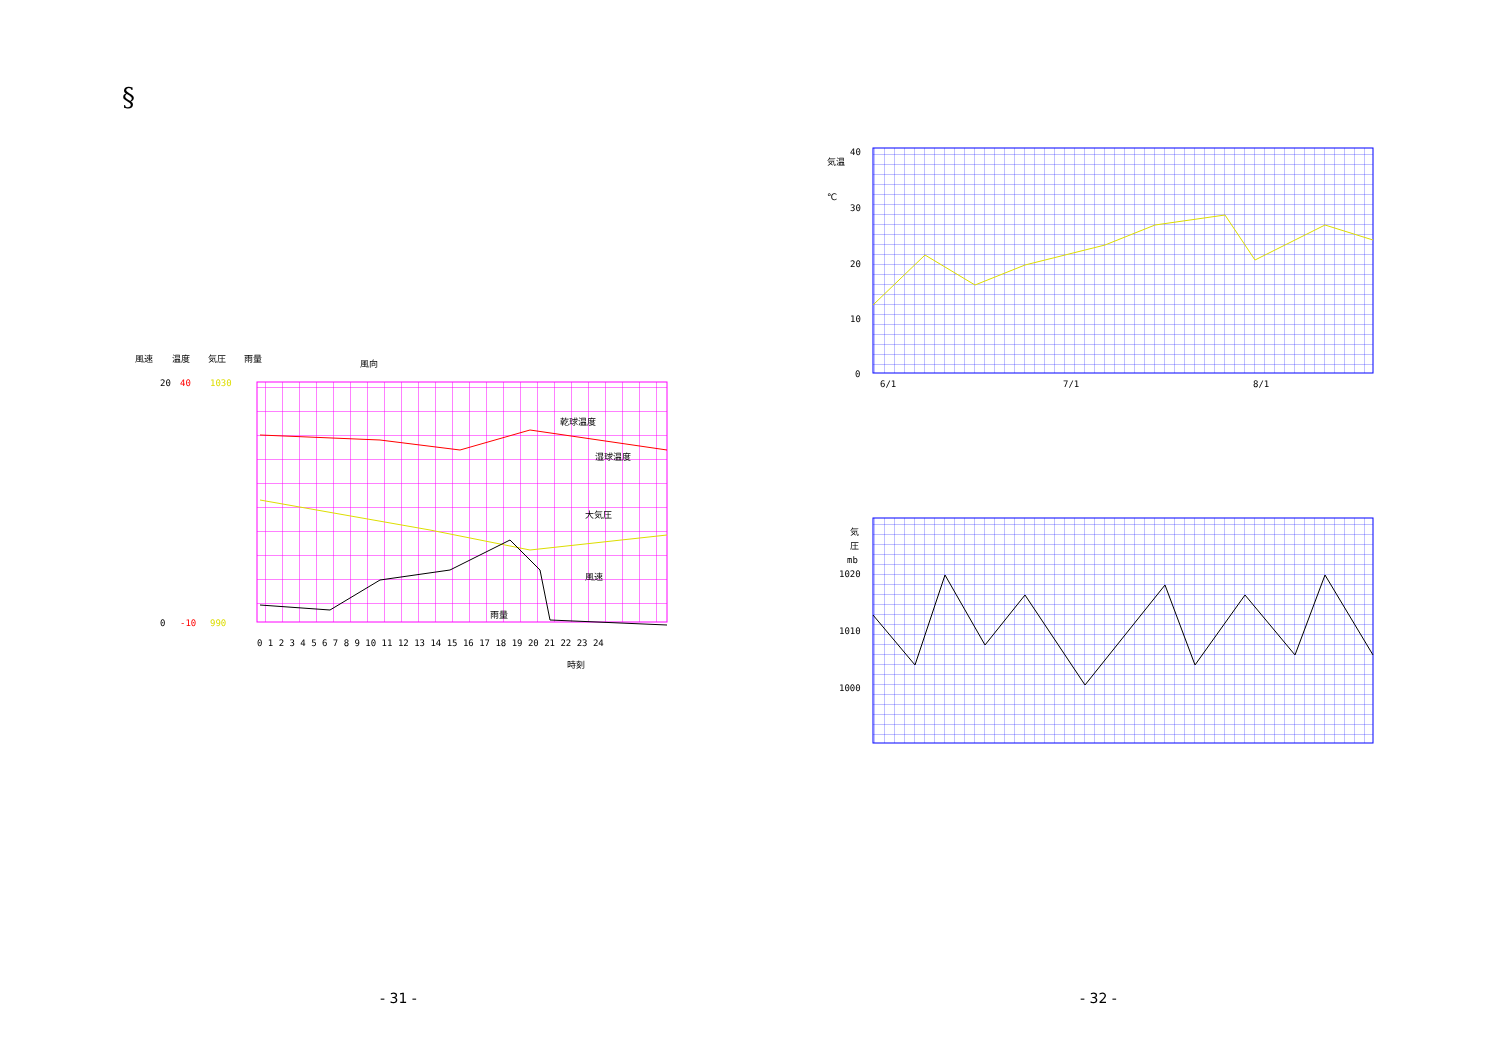§
風速
温度
気圧
雨量
風向
20
40
1030
0
-10
990
乾球温度
湿球温度
大気圧
風速
雨量
0 1 2 3 4 5 6 7 8 9 10 11 12 13 14 15 16 17 18 19 20 21 22 23 24
時刻
気温
℃
40
30
20
10
0
6/1
7/1
8/1
気
圧
mb
1020
1010
1000
- 31 - - 32 -